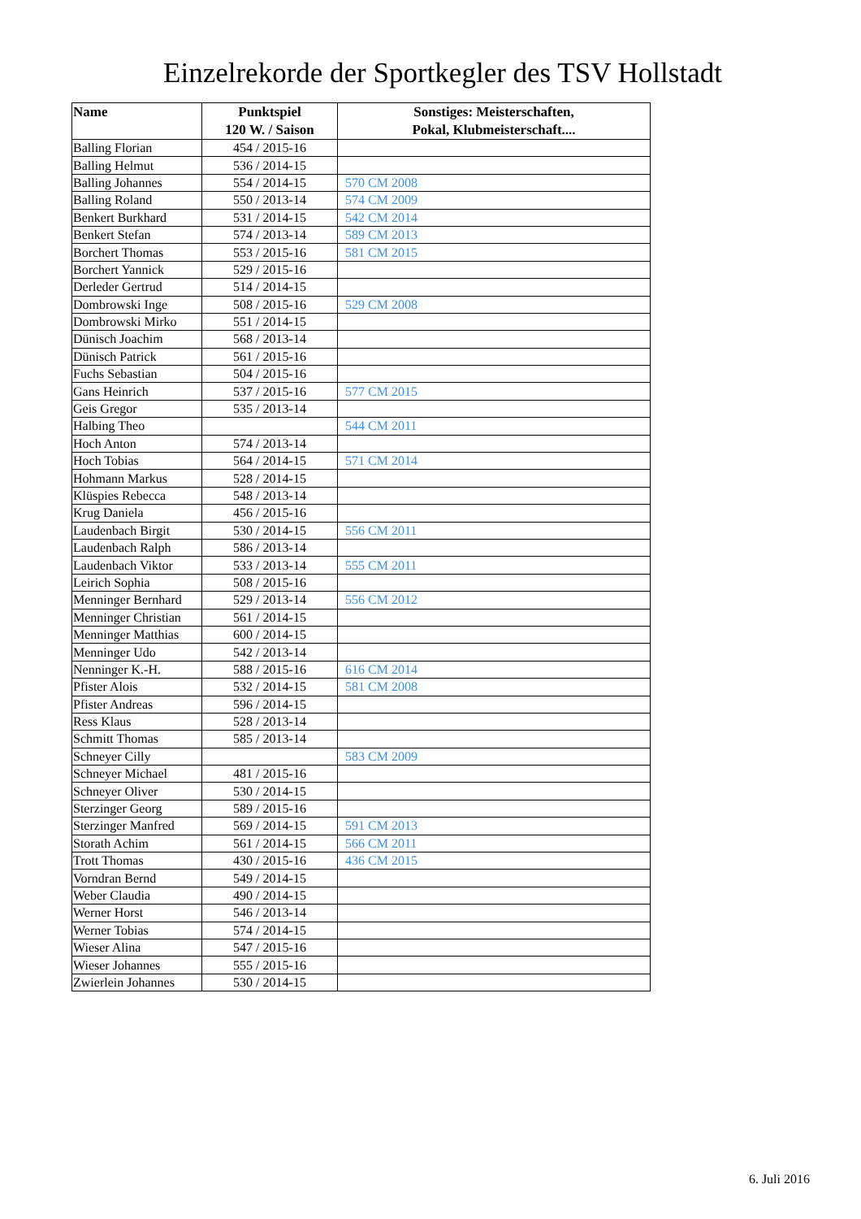Einzelrekorde der Sportkegler des TSV Hollstadt
| Name | Punktspiel 120 W. / Saison | Sonstiges: Meisterschaften, Pokal, Klubmeisterschaft.... |
| --- | --- | --- |
| Balling Florian | 454 / 2015-16 | |
| Balling Helmut | 536 / 2014-15 | |
| Balling Johannes | 554 / 2014-15 | 570 CM 2008 |
| Balling Roland | 550 / 2013-14 | 574 CM 2009 |
| Benkert Burkhard | 531 / 2014-15 | 542 CM 2014 |
| Benkert Stefan | 574 / 2013-14 | 589 CM 2013 |
| Borchert Thomas | 553 / 2015-16 | 581 CM 2015 |
| Borchert Yannick | 529 / 2015-16 | |
| Derleder Gertrud | 514 / 2014-15 | |
| Dombrowski Inge | 508 / 2015-16 | 529 CM 2008 |
| Dombrowski Mirko | 551 / 2014-15 | |
| Dünisch Joachim | 568 / 2013-14 | |
| Dünisch Patrick | 561 / 2015-16 | |
| Fuchs Sebastian | 504 / 2015-16 | |
| Gans Heinrich | 537 / 2015-16 | 577 CM 2015 |
| Geis Gregor | 535 / 2013-14 | |
| Halbing Theo | | 544 CM 2011 |
| Hoch Anton | 574 / 2013-14 | |
| Hoch Tobias | 564 / 2014-15 | 571 CM 2014 |
| Hohmann Markus | 528 / 2014-15 | |
| Klüspies Rebecca | 548 / 2013-14 | |
| Krug Daniela | 456 / 2015-16 | |
| Laudenbach Birgit | 530 / 2014-15 | 556 CM 2011 |
| Laudenbach Ralph | 586 / 2013-14 | |
| Laudenbach Viktor | 533 / 2013-14 | 555 CM 2011 |
| Leirich Sophia | 508 / 2015-16 | |
| Menninger Bernhard | 529 / 2013-14 | 556 CM 2012 |
| Menninger Christian | 561 / 2014-15 | |
| Menninger Matthias | 600 / 2014-15 | |
| Menninger Udo | 542 / 2013-14 | |
| Nenninger K.-H. | 588 / 2015-16 | 616 CM 2014 |
| Pfister Alois | 532 / 2014-15 | 581 CM 2008 |
| Pfister Andreas | 596 / 2014-15 | |
| Ress Klaus | 528 / 2013-14 | |
| Schmitt Thomas | 585 / 2013-14 | |
| Schneyer Cilly | | 583 CM 2009 |
| Schneyer Michael | 481 / 2015-16 | |
| Schneyer Oliver | 530 / 2014-15 | |
| Sterzinger Georg | 589 / 2015-16 | |
| Sterzinger Manfred | 569 / 2014-15 | 591 CM 2013 |
| Storath Achim | 561 / 2014-15 | 566 CM 2011 |
| Trott Thomas | 430 / 2015-16 | 436 CM 2015 |
| Vorndran Bernd | 549 / 2014-15 | |
| Weber Claudia | 490 / 2014-15 | |
| Werner Horst | 546 / 2013-14 | |
| Werner Tobias | 574 / 2014-15 | |
| Wieser Alina | 547 / 2015-16 | |
| Wieser Johannes | 555 / 2015-16 | |
| Zwierlein Johannes | 530 / 2014-15 | |
6. Juli 2016